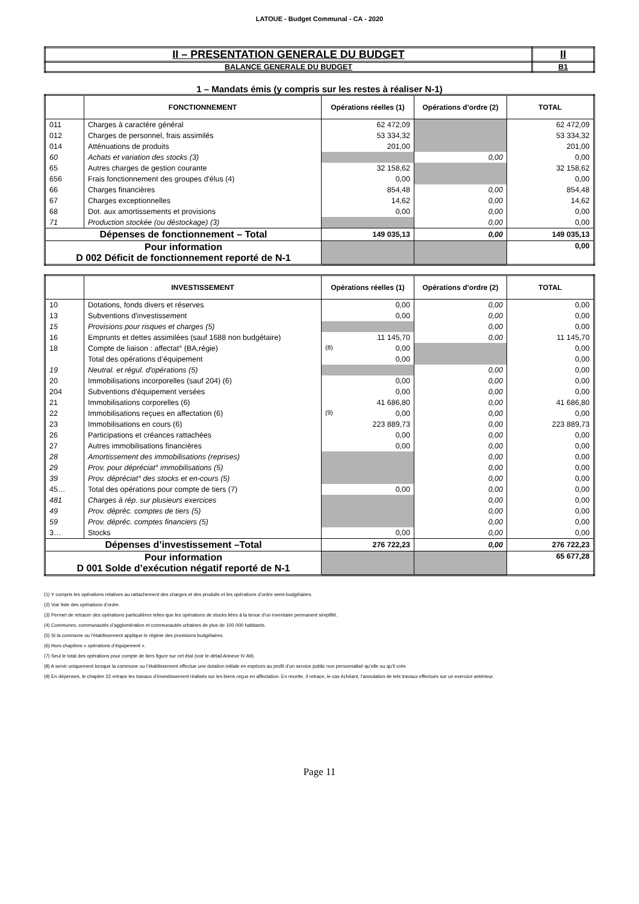LATOUE - Budget Communal - CA - 2020
| II – PRESENTATION GENERALE DU BUDGET | II |
| BALANCE GENERALE DU BUDGET | B1 |
1 – Mandats émis (y compris sur les restes à réaliser N-1)
| | FONCTIONNEMENT | Opérations réelles (1) | Opérations d’ordre (2) | TOTAL |
| --- | --- | --- | --- | --- |
| 011 | Charges à caractère général | 62 472,09 | | 62 472,09 |
| 012 | Charges de personnel, frais assimilés | 53 334,32 | | 53 334,32 |
| 014 | Atténuations de produits | 201,00 | | 201,00 |
| 60 | Achats et variation des stocks (3) | | 0,00 | 0,00 |
| 65 | Autres charges de gestion courante | 32 158,62 | | 32 158,62 |
| 656 | Frais fonctionnement des groupes d'élus (4) | 0,00 | | 0,00 |
| 66 | Charges financières | 854,48 | 0,00 | 854,48 |
| 67 | Charges exceptionnelles | 14,62 | 0,00 | 14,62 |
| 68 | Dot. aux amortissements et provisions | 0,00 | 0,00 | 0,00 |
| 71 | Production stockée (ou déstockage) (3) | | 0,00 | 0,00 |
| Dépenses de fonctionnement – Total | | 149 035,13 | 0,00 | 149 035,13 |
| Pour information D 002 Déficit de fonctionnement reporté de N-1 | | | | 0,00 |
| | INVESTISSEMENT | Opérations réelles (1) | Opérations d’ordre (2) | TOTAL |
| --- | --- | --- | --- | --- |
| 10 | Dotations, fonds divers et réserves | 0,00 | 0,00 | 0,00 |
| 13 | Subventions d'investissement | 0,00 | 0,00 | 0,00 |
| 15 | Provisions pour risques et charges (5) | | 0,00 | 0,00 |
| 16 | Emprunts et dettes assimilées (sauf 1688 non budgétaire) | 11 145,70 | 0,00 | 11 145,70 |
| 18 | Compte de liaison : affectat° (BA,régie) | (8) 0,00 | | 0,00 |
| | Total des opérations d’équipement | 0,00 | | 0,00 |
| 19 | Neutral. et régul. d'opérations (5) | | 0,00 | 0,00 |
| 20 | Immobilisations incorporelles (sauf 204) (6) | 0,00 | 0,00 | 0,00 |
| 204 | Subventions d'équipement versées | 0,00 | 0,00 | 0,00 |
| 21 | Immobilisations corporelles (6) | 41 686,80 | 0,00 | 41 686,80 |
| 22 | Immobilisations reçues en affectation (6) | (9) 0,00 | 0,00 | 0,00 |
| 23 | Immobilisations en cours (6) | 223 889,73 | 0,00 | 223 889,73 |
| 26 | Participations et créances rattachées | 0,00 | 0,00 | 0,00 |
| 27 | Autres immobilisations financières | 0,00 | 0,00 | 0,00 |
| 28 | Amortissement des immobilisations (reprises) | | 0,00 | 0,00 |
| 29 | Prov. pour dépréciat° immobilisations (5) | | 0,00 | 0,00 |
| 39 | Prov. dépréciat° des stocks et en-cours (5) | | 0,00 | 0,00 |
| 45… | Total des opérations pour compte de tiers (7) | 0,00 | 0,00 | 0,00 |
| 481 | Charges à rép. sur plusieurs exercices | | 0,00 | 0,00 |
| 49 | Prov. dépréc. comptes de tiers (5) | | 0,00 | 0,00 |
| 59 | Prov. dépréc. comptes financiers (5) | | 0,00 | 0,00 |
| 3… | Stocks | 0,00 | 0,00 | 0,00 |
| Dépenses d’investissement –Total | | 276 722,23 | 0,00 | 276 722,23 |
| Pour information D 001 Solde d’exécution négatif reporté de N-1 | | | | 65 677,28 |
(1) Y compris les opérations relatives au rattachement des charges et des produits et les opérations d’ordre semi-budgétaires.
(2) Voir liste des opérations d’ordre.
(3) Permet de retracer des opérations particulières telles que les opérations de stocks liées à la tenue d’un inventaire permanent simplifié.
(4) Communes, communautés d’agglomération et communautés urbaines de plus de 100 000 habitants.
(5) Si la commune ou l’établissement applique le régime des provisions budgétaires.
(6) Hors chapitres « opérations d’équipement ».
(7) Seul le total des opérations pour compte de tiers figure sur cet état (voir le détail Annexe IV A9).
(8) A servir uniquement lorsque la commune ou l’établissement effectue une dotation initiale en espèces au profit d’un service public non personnalisé qu’elle ou qu’il crée.
(9) En dépenses, le chapitre 22 retrace les travaux d’investissement réalisés sur les biens reçus en affectation. En recette, il retrace, le cas échéant, l’annulation de tels travaux effectués sur un exercice antérieur.
Page 11